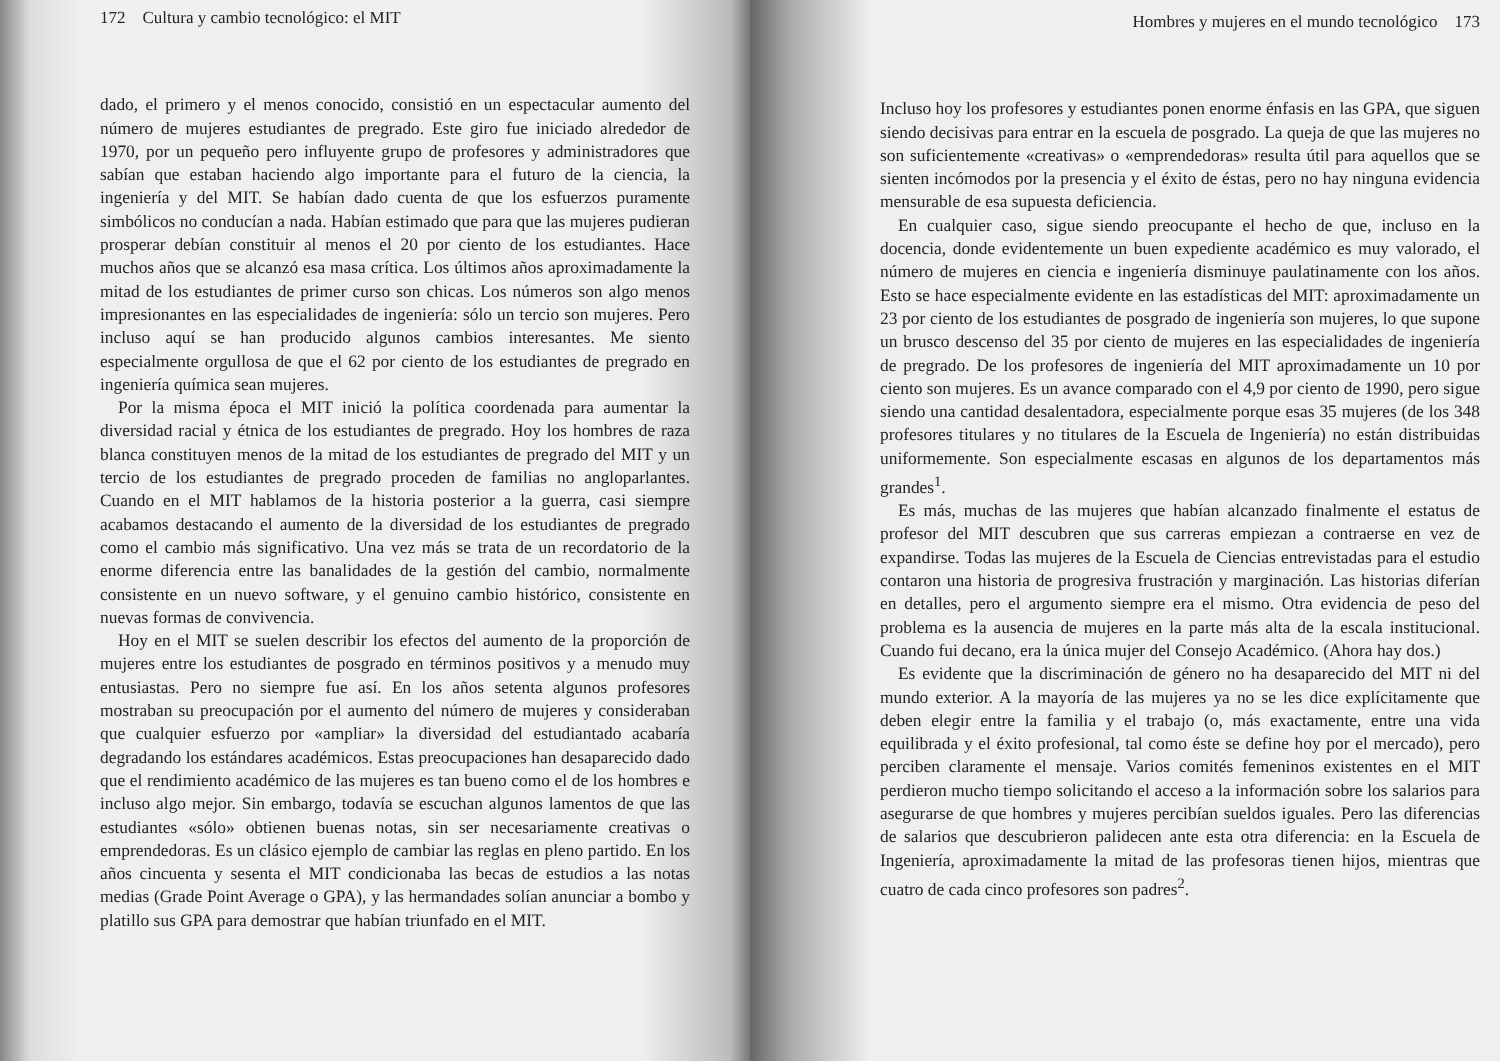172 Cultura y cambio tecnológico: el MIT
dado, el primero y el menos conocido, consistió en un espectacular aumento del número de mujeres estudiantes de pregrado. Este giro fue iniciado alrededor de 1970, por un pequeño pero influyente grupo de profesores y administradores que sabían que estaban haciendo algo importante para el futuro de la ciencia, la ingeniería y del MIT. Se habían dado cuenta de que los esfuerzos puramente simbólicos no conducían a nada. Habían estimado que para que las mujeres pudieran prosperar debían constituir al menos el 20 por ciento de los estudiantes. Hace muchos años que se alcanzó esa masa crítica. Los últimos años aproximadamente la mitad de los estudiantes de primer curso son chicas. Los números son algo menos impresionantes en las especialidades de ingeniería: sólo un tercio son mujeres. Pero incluso aquí se han producido algunos cambios interesantes. Me siento especialmente orgullosa de que el 62 por ciento de los estudiantes de pregrado en ingeniería química sean mujeres.
Por la misma época el MIT inició la política coordenada para aumentar la diversidad racial y étnica de los estudiantes de pregrado. Hoy los hombres de raza blanca constituyen menos de la mitad de los estudiantes de pregrado del MIT y un tercio de los estudiantes de pregrado proceden de familias no angloparlantes. Cuando en el MIT hablamos de la historia posterior a la guerra, casi siempre acabamos destacando el aumento de la diversidad de los estudiantes de pregrado como el cambio más significativo. Una vez más se trata de un recordatorio de la enorme diferencia entre las banalidades de la gestión del cambio, normalmente consistente en un nuevo software, y el genuino cambio histórico, consistente en nuevas formas de convivencia.
Hoy en el MIT se suelen describir los efectos del aumento de la proporción de mujeres entre los estudiantes de posgrado en términos positivos y a menudo muy entusiastas. Pero no siempre fue así. En los años setenta algunos profesores mostraban su preocupación por el aumento del número de mujeres y consideraban que cualquier esfuerzo por «ampliar» la diversidad del estudiantado acabaría degradando los estándares académicos. Estas preocupaciones han desaparecido dado que el rendimiento académico de las mujeres es tan bueno como el de los hombres e incluso algo mejor. Sin embargo, todavía se escuchan algunos lamentos de que las estudiantes «sólo» obtienen buenas notas, sin ser necesariamente creativas o emprendedoras. Es un clásico ejemplo de cambiar las reglas en pleno partido. En los años cincuenta y sesenta el MIT condicionaba las becas de estudios a las notas medias (Grade Point Average o GPA), y las hermandades solían anunciar a bombo y platillo sus GPA para demostrar que habían triunfado en el MIT.
Hombres y mujeres en el mundo tecnológico 173
Incluso hoy los profesores y estudiantes ponen enorme énfasis en las GPA, que siguen siendo decisivas para entrar en la escuela de posgrado. La queja de que las mujeres no son suficientemente «creativas» o «emprendedoras» resulta útil para aquellos que se sienten incómodos por la presencia y el éxito de éstas, pero no hay ninguna evidencia mensurable de esa supuesta deficiencia.
En cualquier caso, sigue siendo preocupante el hecho de que, incluso en la docencia, donde evidentemente un buen expediente académico es muy valorado, el número de mujeres en ciencia e ingeniería disminuye paulatinamente con los años. Esto se hace especialmente evidente en las estadísticas del MIT: aproximadamente un 23 por ciento de los estudiantes de posgrado de ingeniería son mujeres, lo que supone un brusco descenso del 35 por ciento de mujeres en las especialidades de ingeniería de pregrado. De los profesores de ingeniería del MIT aproximadamente un 10 por ciento son mujeres. Es un avance comparado con el 4,9 por ciento de 1990, pero sigue siendo una cantidad desalentadora, especialmente porque esas 35 mujeres (de los 348 profesores titulares y no titulares de la Escuela de Ingeniería) no están distribuidas uniformemente. Son especialmente escasas en algunos de los departamentos más grandes<sup>1</sup>.
Es más, muchas de las mujeres que habían alcanzado finalmente el estatus de profesor del MIT descubren que sus carreras empiezan a contraerse en vez de expandirse. Todas las mujeres de la Escuela de Ciencias entrevistadas para el estudio contaron una historia de progresiva frustración y marginación. Las historias diferían en detalles, pero el argumento siempre era el mismo. Otra evidencia de peso del problema es la ausencia de mujeres en la parte más alta de la escala institucional. Cuando fui decano, era la única mujer del Consejo Académico. (Ahora hay dos.)
Es evidente que la discriminación de género no ha desaparecido del MIT ni del mundo exterior. A la mayoría de las mujeres ya no se les dice explícitamente que deben elegir entre la familia y el trabajo (o, más exactamente, entre una vida equilibrada y el éxito profesional, tal como éste se define hoy por el mercado), pero perciben claramente el mensaje. Varios comités femeninos existentes en el MIT perdieron mucho tiempo solicitando el acceso a la información sobre los salarios para asegurarse de que hombres y mujeres percibían sueldos iguales. Pero las diferencias de salarios que descubrieron palidecen ante esta otra diferencia: en la Escuela de Ingeniería, aproximadamente la mitad de las profesoras tienen hijos, mientras que cuatro de cada cinco profesores son padres<sup>2</sup>.